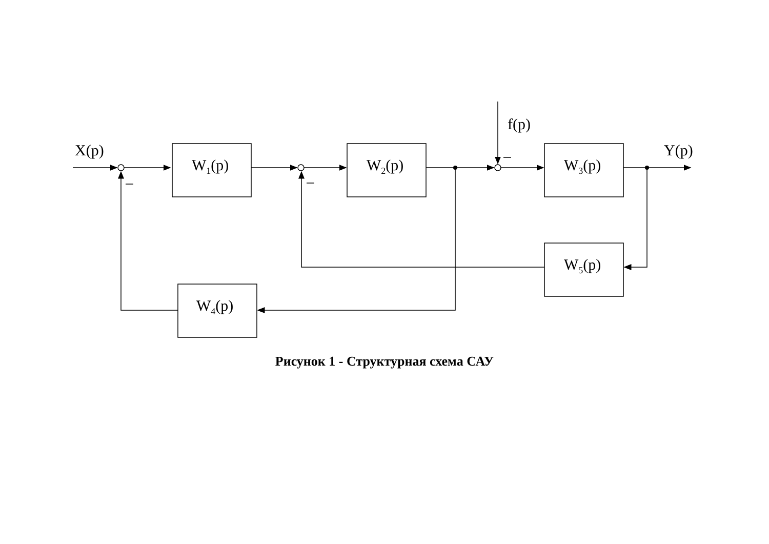X(p)
f(p)
Y(p)
W<sub>1</sub>(p) W<sub>2</sub>(p) W<sub>3</sub>(p)
W<sub>5</sub>(p)
W<sub>4</sub>(p)
Рисунок 1 - Структурная схема САУ